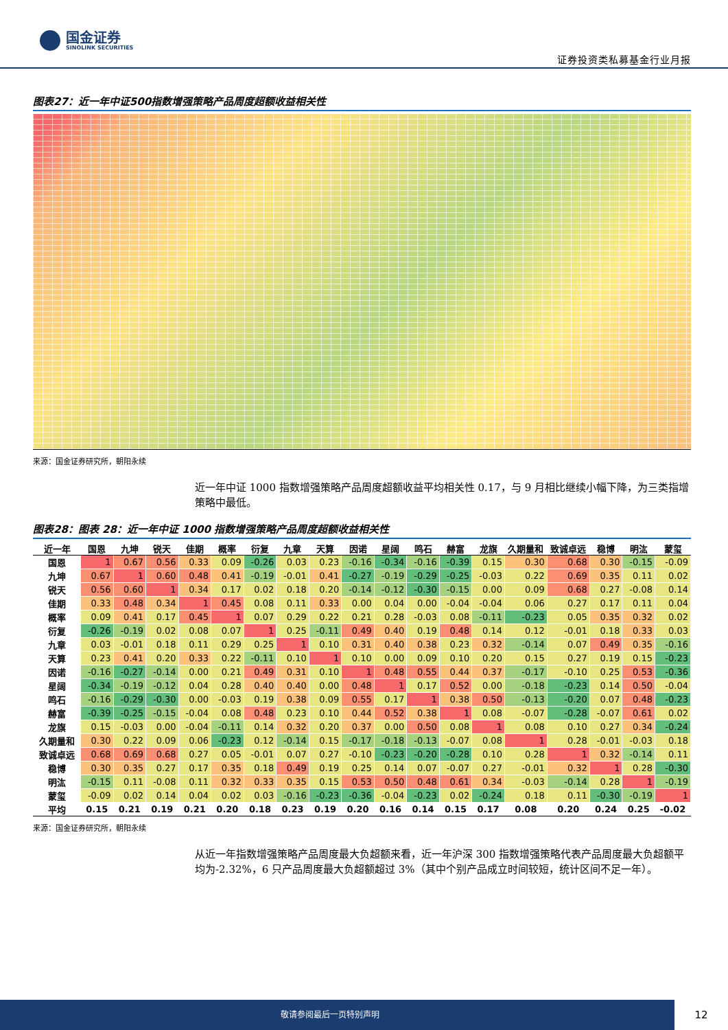国金证券
SINOLINK SECURITIES
证券投资类私募基金行业月报
图表27：近一年中证500指数增强策略产品周度超额收益相关性
来源：国金证券研究所，朝阳永续
近一年中证 1000 指数增强策略产品周度超额收益平均相关性 0.17，与 9 月相比继续小幅下降，为三类指增策略中最低。
图表28：图表 28：近一年中证 1000 指数增强策略产品周度超额收益相关性
| 近一年 | 国恩 | 九坤 | 锐天 | 佳期 | 概率 | 衍复 | 九章 | 天算 | 因诺 | 星阔 | 鸣石 | 赫富 | 龙旗 | 久期量和 | 致诚卓远 | 稳博 | 明汯 | 蒙玺 |
| --- | --- | --- | --- | --- | --- | --- | --- | --- | --- | --- | --- | --- | --- | --- | --- | --- | --- | --- |
| 国恩 | 1 | 0.67 | 0.56 | 0.33 | 0.09 | -0.26 | 0.03 | 0.23 | -0.16 | -0.34 | -0.16 | -0.39 | 0.15 | 0.30 | 0.68 | 0.30 | -0.15 | -0.09 |
| 九坤 | 0.67 | 1 | 0.60 | 0.48 | 0.41 | -0.19 | -0.01 | 0.41 | -0.27 | -0.19 | -0.29 | -0.25 | -0.03 | 0.22 | 0.69 | 0.35 | 0.11 | 0.02 |
| 锐天 | 0.56 | 0.60 | 1 | 0.34 | 0.17 | 0.02 | 0.18 | 0.20 | -0.14 | -0.12 | -0.30 | -0.15 | 0.00 | 0.09 | 0.68 | 0.27 | -0.08 | 0.14 |
| 佳期 | 0.33 | 0.48 | 0.34 | 1 | 0.45 | 0.08 | 0.11 | 0.33 | 0.00 | 0.04 | 0.00 | -0.04 | -0.04 | 0.06 | 0.27 | 0.17 | 0.11 | 0.04 |
| 概率 | 0.09 | 0.41 | 0.17 | 0.45 | 1 | 0.07 | 0.29 | 0.22 | 0.21 | 0.28 | -0.03 | 0.08 | -0.11 | -0.23 | 0.05 | 0.35 | 0.32 | 0.02 |
| 衍复 | -0.26 | -0.19 | 0.02 | 0.08 | 0.07 | 1 | 0.25 | -0.11 | 0.49 | 0.40 | 0.19 | 0.48 | 0.14 | 0.12 | -0.01 | 0.18 | 0.33 | 0.03 |
| 九章 | 0.03 | -0.01 | 0.18 | 0.11 | 0.29 | 0.25 | 1 | 0.10 | 0.31 | 0.40 | 0.38 | 0.23 | 0.32 | -0.14 | 0.07 | 0.49 | 0.35 | -0.16 |
| 天算 | 0.23 | 0.41 | 0.20 | 0.33 | 0.22 | -0.11 | 0.10 | 1 | 0.10 | 0.00 | 0.09 | 0.10 | 0.20 | 0.15 | 0.27 | 0.19 | 0.15 | -0.23 |
| 因诺 | -0.16 | -0.27 | -0.14 | 0.00 | 0.21 | 0.49 | 0.31 | 0.10 | 1 | 0.48 | 0.55 | 0.44 | 0.37 | -0.17 | -0.10 | 0.25 | 0.53 | -0.36 |
| 星阔 | -0.34 | -0.19 | -0.12 | 0.04 | 0.28 | 0.40 | 0.40 | 0.00 | 0.48 | 1 | 0.17 | 0.52 | 0.00 | -0.18 | -0.23 | 0.14 | 0.50 | -0.04 |
| 鸣石 | -0.16 | -0.29 | -0.30 | 0.00 | -0.03 | 0.19 | 0.38 | 0.09 | 0.55 | 0.17 | 1 | 0.38 | 0.50 | -0.13 | -0.20 | 0.07 | 0.48 | -0.23 |
| 赫富 | -0.39 | -0.25 | -0.15 | -0.04 | 0.08 | 0.48 | 0.23 | 0.10 | 0.44 | 0.52 | 0.38 | 1 | 0.08 | -0.07 | -0.28 | -0.07 | 0.61 | 0.02 |
| 龙旗 | 0.15 | -0.03 | 0.00 | -0.04 | -0.11 | 0.14 | 0.32 | 0.20 | 0.37 | 0.00 | 0.50 | 0.08 | 1 | 0.08 | 0.10 | 0.27 | 0.34 | -0.24 |
| 久期量和 | 0.30 | 0.22 | 0.09 | 0.06 | -0.23 | 0.12 | -0.14 | 0.15 | -0.17 | -0.18 | -0.13 | -0.07 | 0.08 | 1 | 0.28 | -0.01 | -0.03 | 0.18 |
| 致诚卓远 | 0.68 | 0.69 | 0.68 | 0.27 | 0.05 | -0.01 | 0.07 | 0.27 | -0.10 | -0.23 | -0.20 | -0.28 | 0.10 | 0.28 | 1 | 0.32 | -0.14 | 0.11 |
| 稳博 | 0.30 | 0.35 | 0.27 | 0.17 | 0.35 | 0.18 | 0.49 | 0.19 | 0.25 | 0.14 | 0.07 | -0.07 | 0.27 | -0.01 | 0.32 | 1 | 0.28 | -0.30 |
| 明汯 | -0.15 | 0.11 | -0.08 | 0.11 | 0.32 | 0.33 | 0.35 | 0.15 | 0.53 | 0.50 | 0.48 | 0.61 | 0.34 | -0.03 | -0.14 | 0.28 | 1 | -0.19 |
| 蒙玺 | -0.09 | 0.02 | 0.14 | 0.04 | 0.02 | 0.03 | -0.16 | -0.23 | -0.36 | -0.04 | -0.23 | 0.02 | -0.24 | 0.18 | 0.11 | -0.30 | -0.19 | 1 |
| 平均 | 0.15 | 0.21 | 0.19 | 0.21 | 0.20 | 0.18 | 0.23 | 0.19 | 0.20 | 0.16 | 0.14 | 0.15 | 0.17 | 0.08 | 0.20 | 0.24 | 0.25 | -0.02 |
来源：国金证券研究所，朝阳永续
从近一年指数增强策略产品周度最大负超额来看，近一年沪深 300 指数增强策略代表产品周度最大负超额平均为-2.32%，6 只产品周度最大负超额超过 3%（其中个别产品成立时间较短，统计区间不足一年）。
敬请参阅最后一页特别声明
12